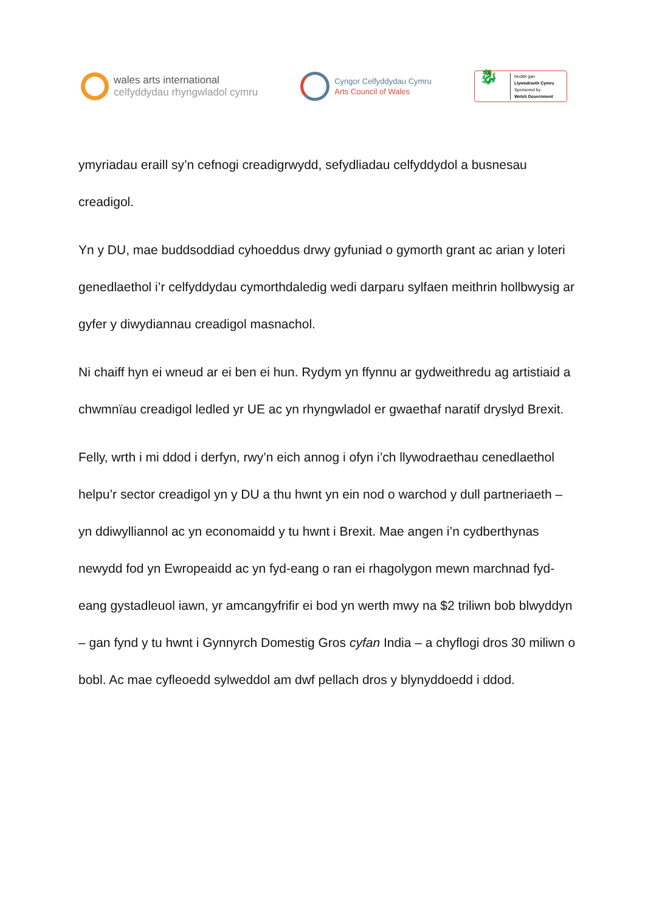wales arts international
celfyddydau rhyngwladol cymru
Cyngor Celfyddydau Cymru
Arts Council of Wales
🐉
Noddir gan
Llywodraeth Cymru
Sponsored by
Welsh Government
ymyriadau eraill sy’n cefnogi creadigrwydd, sefydliadau celfyddydol a busnesau creadigol.
Yn y DU, mae buddsoddiad cyhoeddus drwy gyfuniad o gymorth grant ac arian y loteri genedlaethol i’r celfyddydau cymorthdaledig wedi darparu sylfaen meithrin hollbwysig ar gyfer y diwydiannau creadigol masnachol.
Ni chaiff hyn ei wneud ar ei ben ei hun. Rydym yn ffynnu ar gydweithredu ag artistiaid a chwmnïau creadigol ledled yr UE ac yn rhyngwladol er gwaethaf naratif dryslyd Brexit.
Felly, wrth i mi ddod i derfyn, rwy’n eich annog i ofyn i’ch llywodraethau cenedlaethol helpu’r sector creadigol yn y DU a thu hwnt yn ein nod o warchod y dull partneriaeth – yn ddiwylliannol ac yn economaidd y tu hwnt i Brexit. Mae angen i’n cydberthynas newydd fod yn Ewropeaidd ac yn fyd-eang o ran ei rhagolygon mewn marchnad fyd-eang gystadleuol iawn, yr amcangyfrifir ei bod yn werth mwy na $2 triliwn bob blwyddyn – gan fynd y tu hwnt i Gynnyrch Domestig Gros cyfan India – a chyflogi dros 30 miliwn o bobl. Ac mae cyfleoedd sylweddol am dwf pellach dros y blynyddoedd i ddod.